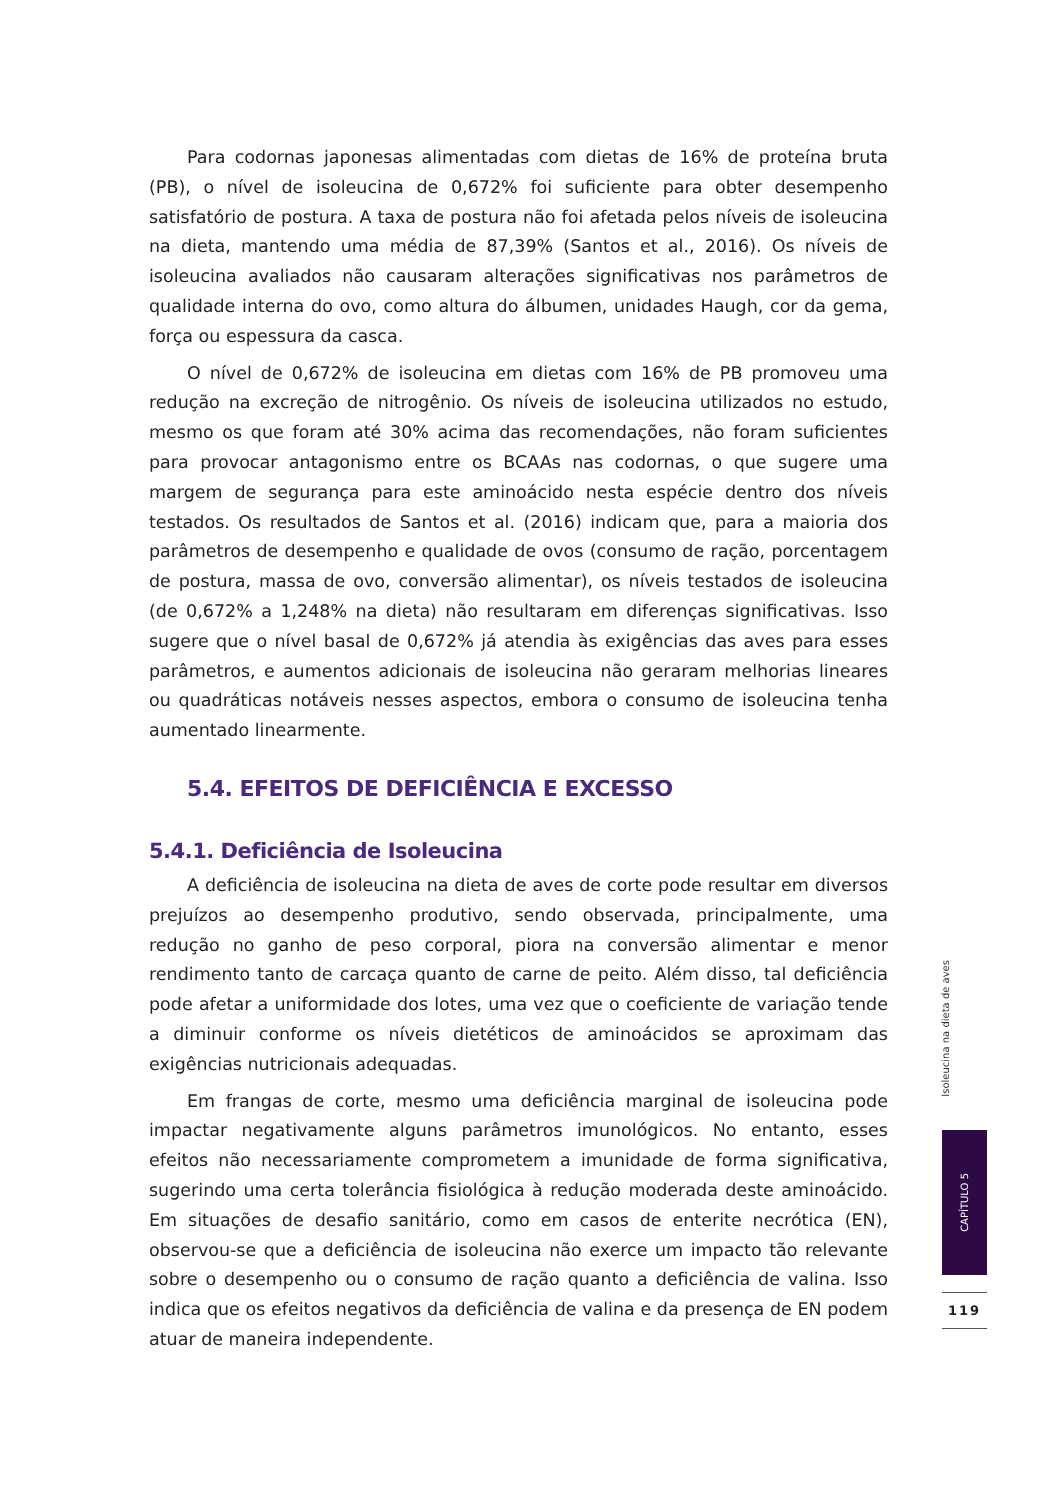Para codornas japonesas alimentadas com dietas de 16% de proteína bruta (PB), o nível de isoleucina de 0,672% foi suficiente para obter desempenho satisfatório de postura. A taxa de postura não foi afetada pelos níveis de isoleucina na dieta, mantendo uma média de 87,39% (Santos et al., 2016). Os níveis de isoleucina avaliados não causaram alterações significativas nos parâmetros de qualidade interna do ovo, como altura do álbumen, unidades Haugh, cor da gema, força ou espessura da casca.
O nível de 0,672% de isoleucina em dietas com 16% de PB promoveu uma redução na excreção de nitrogênio. Os níveis de isoleucina utilizados no estudo, mesmo os que foram até 30% acima das recomendações, não foram suficientes para provocar antagonismo entre os BCAAs nas codornas, o que sugere uma margem de segurança para este aminoácido nesta espécie dentro dos níveis testados. Os resultados de Santos et al. (2016) indicam que, para a maioria dos parâmetros de desempenho e qualidade de ovos (consumo de ração, porcentagem de postura, massa de ovo, conversão alimentar), os níveis testados de isoleucina (de 0,672% a 1,248% na dieta) não resultaram em diferenças significativas. Isso sugere que o nível basal de 0,672% já atendia às exigências das aves para esses parâmetros, e aumentos adicionais de isoleucina não geraram melhorias lineares ou quadráticas notáveis nesses aspectos, embora o consumo de isoleucina tenha aumentado linearmente.
5.4. EFEITOS DE DEFICIÊNCIA E EXCESSO
5.4.1. Deficiência de Isoleucina
A deficiência de isoleucina na dieta de aves de corte pode resultar em diversos prejuízos ao desempenho produtivo, sendo observada, principalmente, uma redução no ganho de peso corporal, piora na conversão alimentar e menor rendimento tanto de carcaça quanto de carne de peito. Além disso, tal deficiência pode afetar a uniformidade dos lotes, uma vez que o coeficiente de variação tende a diminuir conforme os níveis dietéticos de aminoácidos se aproximam das exigências nutricionais adequadas.
Em frangas de corte, mesmo uma deficiência marginal de isoleucina pode impactar negativamente alguns parâmetros imunológicos. No entanto, esses efeitos não necessariamente comprometem a imunidade de forma significativa, sugerindo uma certa tolerância fisiológica à redução moderada deste aminoácido. Em situações de desafio sanitário, como em casos de enterite necrótica (EN), observou-se que a deficiência de isoleucina não exerce um impacto tão relevante sobre o desempenho ou o consumo de ração quanto a deficiência de valina. Isso indica que os efeitos negativos da deficiência de valina e da presença de EN podem atuar de maneira independente.
Isoleucina na dieta de aves
CAPÍTULO 5
119